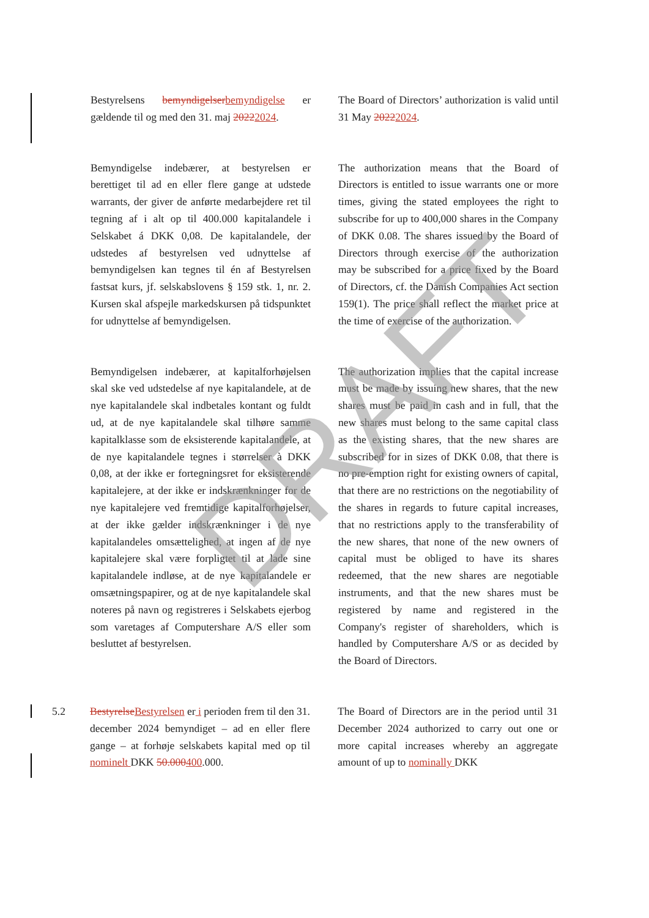Bestyrelsens bemyndigelserbemyndigelse er gældende til og med den 31. maj 20222024.
The Board of Directors’ authorization is valid until 31 May 20222024.
Bemyndigelse indebærer, at bestyrelsen er berettiget til ad en eller flere gange at udstede warrants, der giver de anførte medarbejdere ret til tegning af i alt op til 400.000 kapitalandele i Selskabet á DKK 0,08. De kapitalandele, der udstedes af bestyrelsen ved udnyttelse af bemyndigelsen kan tegnes til én af Bestyrelsen fastsat kurs, jf. selskabslovens § 159 stk. 1, nr. 2. Kursen skal afspejle markedskursen på tidspunktet for udnyttelse af bemyndigelsen.
The authorization means that the Board of Directors is entitled to issue warrants one or more times, giving the stated employees the right to subscribe for up to 400,000 shares in the Company of DKK 0.08. The shares issued by the Board of Directors through exercise of the authorization may be subscribed for a price fixed by the Board of Directors, cf. the Danish Companies Act section 159(1). The price shall reflect the market price at the time of exercise of the authorization.
Bemyndigelsen indebærer, at kapitalforhøjelsen skal ske ved udstedelse af nye kapitalandele, at de nye kapitalandele skal indbetales kontant og fuldt ud, at de nye kapitalandele skal tilhøre samme kapitalklasse som de eksisterende kapitalandele, at de nye kapitalandele tegnes i størrelser à DKK 0,08, at der ikke er fortegningsret for eksisterende kapitalejere, at der ikke er indskrænkninger for de nye kapitalejere ved fremtidige kapitalforhøjelser, at der ikke gælder indskrænkninger i de nye kapitalandeles omsættelighed, at ingen af de nye kapitalejere skal være forpligtet til at lade sine kapitalandele indløse, at de nye kapitalandele er omsætningspapirer, og at de nye kapitalandele skal noteres på navn og registreres i Selskabets ejerbog som varetages af Computershare A/S eller som besluttet af bestyrelsen.
The authorization implies that the capital increase must be made by issuing new shares, that the new shares must be paid in cash and in full, that the new shares must belong to the same capital class as the existing shares, that the new shares are subscribed for in sizes of DKK 0.08, that there is no pre-emption right for existing owners of capital, that there are no restrictions on the negotiability of the shares in regards to future capital increases, that no restrictions apply to the transferability of the new shares, that none of the new owners of capital must be obliged to have its shares redeemed, that the new shares are negotiable instruments, and that the new shares must be registered by name and registered in the Company's register of shareholders, which is handled by Computershare A/S or as decided by the Board of Directors.
5.2 BestyrelseBestyrelsen er i perioden frem til den 31. december 2024 bemyndiget – ad en eller flere gange – at forhøje selskabets kapital med op til nominelt DKK 50.000400.000.
The Board of Directors are in the period until 31 December 2024 authorized to carry out one or more capital increases whereby an aggregate amount of up to nominally DKK
DRAFT